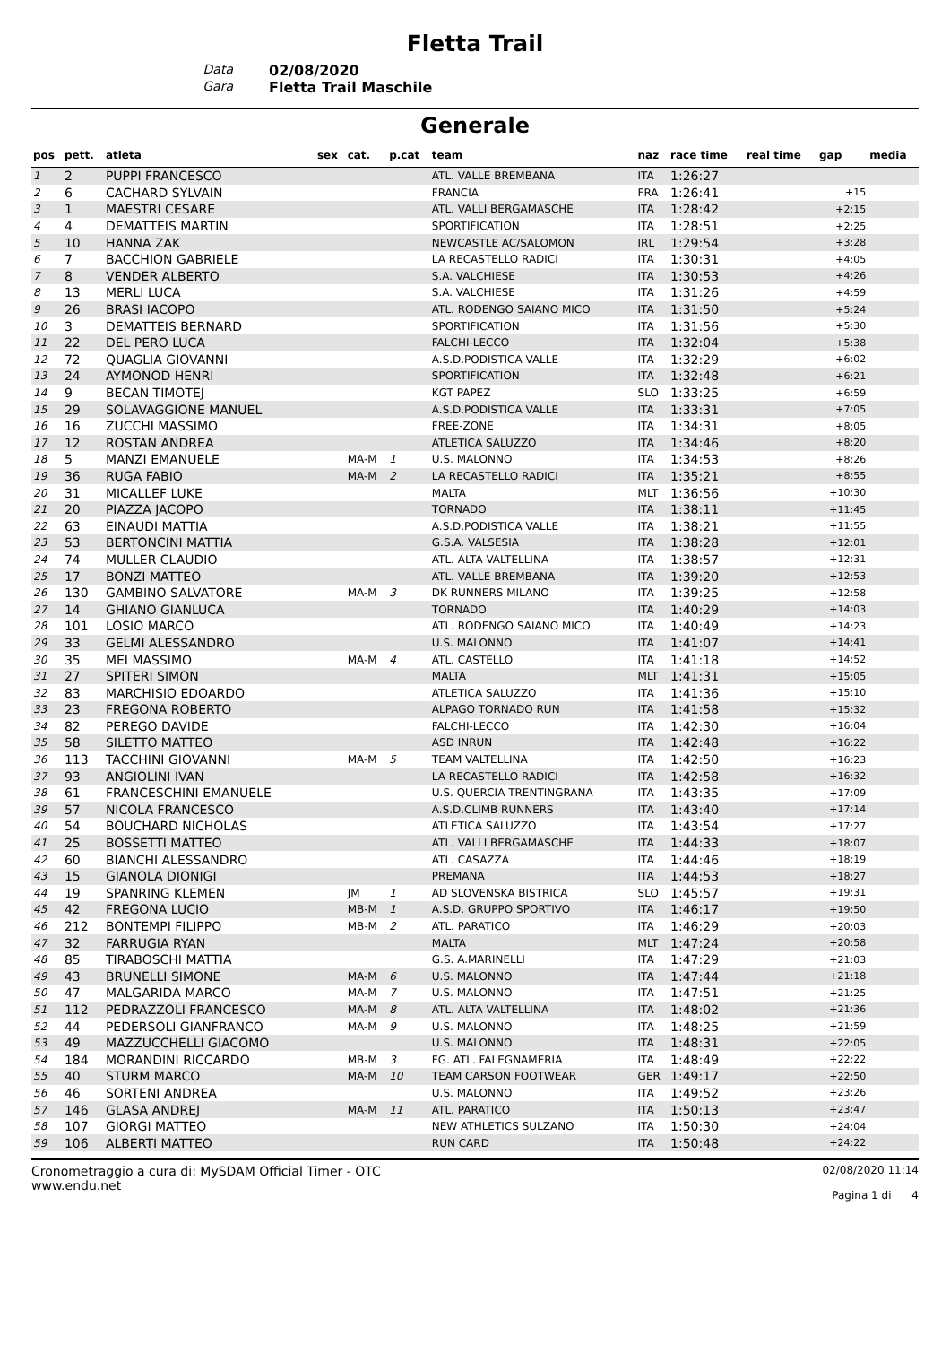Fletta Trail
Data
02/08/2020
Gara
Fletta Trail Maschile
Generale
| pos | pett. | atleta | sex | cat. | p.cat | team | naz | race time | real time | gap | media |
| --- | --- | --- | --- | --- | --- | --- | --- | --- | --- | --- | --- |
| 1 | 2 | PUPPI FRANCESCO | | | | ATL. VALLE BREMBANA | ITA | 1:26:27 | | | |
| 2 | 6 | CACHARD SYLVAIN | | | | FRANCIA | FRA | 1:26:41 | | +15 | |
| 3 | 1 | MAESTRI CESARE | | | | ATL. VALLI BERGAMASCHE | ITA | 1:28:42 | | +2:15 | |
| 4 | 4 | DEMATTEIS MARTIN | | | | SPORTIFICATION | ITA | 1:28:51 | | +2:25 | |
| 5 | 10 | HANNA ZAK | | | | NEWCASTLE AC/SALOMON | IRL | 1:29:54 | | +3:28 | |
| 6 | 7 | BACCHION GABRIELE | | | | LA RECASTELLO RADICI | ITA | 1:30:31 | | +4:05 | |
| 7 | 8 | VENDER ALBERTO | | | | S.A. VALCHIESE | ITA | 1:30:53 | | +4:26 | |
| 8 | 13 | MERLI LUCA | | | | S.A. VALCHIESE | ITA | 1:31:26 | | +4:59 | |
| 9 | 26 | BRASI IACOPO | | | | ATL. RODENGO SAIANO MICO | ITA | 1:31:50 | | +5:24 | |
| 10 | 3 | DEMATTEIS BERNARD | | | | SPORTIFICATION | ITA | 1:31:56 | | +5:30 | |
| 11 | 22 | DEL PERO LUCA | | | | FALCHI-LECCO | ITA | 1:32:04 | | +5:38 | |
| 12 | 72 | QUAGLIA GIOVANNI | | | | A.S.D.PODISTICA VALLE | ITA | 1:32:29 | | +6:02 | |
| 13 | 24 | AYMONOD HENRI | | | | SPORTIFICATION | ITA | 1:32:48 | | +6:21 | |
| 14 | 9 | BECAN TIMOTEJ | | | | KGT PAPEZ | SLO | 1:33:25 | | +6:59 | |
| 15 | 29 | SOLAVAGGIONE MANUEL | | | | A.S.D.PODISTICA VALLE | ITA | 1:33:31 | | +7:05 | |
| 16 | 16 | ZUCCHI MASSIMO | | | | FREE-ZONE | ITA | 1:34:31 | | +8:05 | |
| 17 | 12 | ROSTAN ANDREA | | | | ATLETICA SALUZZO | ITA | 1:34:46 | | +8:20 | |
| 18 | 5 | MANZI EMANUELE | | MA-M | 1 | U.S. MALONNO | ITA | 1:34:53 | | +8:26 | |
| 19 | 36 | RUGA FABIO | | MA-M | 2 | LA RECASTELLO RADICI | ITA | 1:35:21 | | +8:55 | |
| 20 | 31 | MICALLEF LUKE | | | | MALTA | MLT | 1:36:56 | | +10:30 | |
| 21 | 20 | PIAZZA JACOPO | | | | TORNADO | ITA | 1:38:11 | | +11:45 | |
| 22 | 63 | EINAUDI MATTIA | | | | A.S.D.PODISTICA VALLE | ITA | 1:38:21 | | +11:55 | |
| 23 | 53 | BERTONCINI MATTIA | | | | G.S.A. VALSESIA | ITA | 1:38:28 | | +12:01 | |
| 24 | 74 | MULLER CLAUDIO | | | | ATL. ALTA VALTELLINA | ITA | 1:38:57 | | +12:31 | |
| 25 | 17 | BONZI MATTEO | | | | ATL. VALLE BREMBANA | ITA | 1:39:20 | | +12:53 | |
| 26 | 130 | GAMBINO SALVATORE | | MA-M | 3 | DK RUNNERS MILANO | ITA | 1:39:25 | | +12:58 | |
| 27 | 14 | GHIANO GIANLUCA | | | | TORNADO | ITA | 1:40:29 | | +14:03 | |
| 28 | 101 | LOSIO MARCO | | | | ATL. RODENGO SAIANO MICO | ITA | 1:40:49 | | +14:23 | |
| 29 | 33 | GELMI ALESSANDRO | | | | U.S. MALONNO | ITA | 1:41:07 | | +14:41 | |
| 30 | 35 | MEI MASSIMO | | MA-M | 4 | ATL. CASTELLO | ITA | 1:41:18 | | +14:52 | |
| 31 | 27 | SPITERI SIMON | | | | MALTA | MLT | 1:41:31 | | +15:05 | |
| 32 | 83 | MARCHISIO EDOARDO | | | | ATLETICA SALUZZO | ITA | 1:41:36 | | +15:10 | |
| 33 | 23 | FREGONA ROBERTO | | | | ALPAGO TORNADO RUN | ITA | 1:41:58 | | +15:32 | |
| 34 | 82 | PEREGO DAVIDE | | | | FALCHI-LECCO | ITA | 1:42:30 | | +16:04 | |
| 35 | 58 | SILETTO MATTEO | | | | ASD INRUN | ITA | 1:42:48 | | +16:22 | |
| 36 | 113 | TACCHINI GIOVANNI | | MA-M | 5 | TEAM VALTELLINA | ITA | 1:42:50 | | +16:23 | |
| 37 | 93 | ANGIOLINI IVAN | | | | LA RECASTELLO RADICI | ITA | 1:42:58 | | +16:32 | |
| 38 | 61 | FRANCESCHINI EMANUELE | | | | U.S. QUERCIA TRENTINGRANA | ITA | 1:43:35 | | +17:09 | |
| 39 | 57 | NICOLA FRANCESCO | | | | A.S.D.CLIMB RUNNERS | ITA | 1:43:40 | | +17:14 | |
| 40 | 54 | BOUCHARD NICHOLAS | | | | ATLETICA SALUZZO | ITA | 1:43:54 | | +17:27 | |
| 41 | 25 | BOSSETTI MATTEO | | | | ATL. VALLI BERGAMASCHE | ITA | 1:44:33 | | +18:07 | |
| 42 | 60 | BIANCHI ALESSANDRO | | | | ATL. CASAZZA | ITA | 1:44:46 | | +18:19 | |
| 43 | 15 | GIANOLA DIONIGI | | | | PREMANA | ITA | 1:44:53 | | +18:27 | |
| 44 | 19 | SPANRING KLEMEN | | JM | 1 | AD SLOVENSKA BISTRICA | SLO | 1:45:57 | | +19:31 | |
| 45 | 42 | FREGONA LUCIO | | MB-M | 1 | A.S.D. GRUPPO SPORTIVO | ITA | 1:46:17 | | +19:50 | |
| 46 | 212 | BONTEMPI FILIPPO | | MB-M | 2 | ATL. PARATICO | ITA | 1:46:29 | | +20:03 | |
| 47 | 32 | FARRUGIA RYAN | | | | MALTA | MLT | 1:47:24 | | +20:58 | |
| 48 | 85 | TIRABOSCHI MATTIA | | | | G.S. A.MARINELLI | ITA | 1:47:29 | | +21:03 | |
| 49 | 43 | BRUNELLI SIMONE | | MA-M | 6 | U.S. MALONNO | ITA | 1:47:44 | | +21:18 | |
| 50 | 47 | MALGARIDA MARCO | | MA-M | 7 | U.S. MALONNO | ITA | 1:47:51 | | +21:25 | |
| 51 | 112 | PEDRAZZOLI FRANCESCO | | MA-M | 8 | ATL. ALTA VALTELLINA | ITA | 1:48:02 | | +21:36 | |
| 52 | 44 | PEDERSOLI GIANFRANCO | | MA-M | 9 | U.S. MALONNO | ITA | 1:48:25 | | +21:59 | |
| 53 | 49 | MAZZUCCHELLI GIACOMO | | | | U.S. MALONNO | ITA | 1:48:31 | | +22:05 | |
| 54 | 184 | MORANDINI RICCARDO | | MB-M | 3 | FG. ATL. FALEGNAMERIA | ITA | 1:48:49 | | +22:22 | |
| 55 | 40 | STURM MARCO | | MA-M | 10 | TEAM CARSON FOOTWEAR | GER | 1:49:17 | | +22:50 | |
| 56 | 46 | SORTENI ANDREA | | | | U.S. MALONNO | ITA | 1:49:52 | | +23:26 | |
| 57 | 146 | GLASA ANDREJ | | MA-M | 11 | ATL. PARATICO | ITA | 1:50:13 | | +23:47 | |
| 58 | 107 | GIORGI MATTEO | | | | NEW ATHLETICS SULZANO | ITA | 1:50:30 | | +24:04 | |
| 59 | 106 | ALBERTI MATTEO | | | | RUN CARD | ITA | 1:50:48 | | +24:22 | |
Cronometraggio a cura di: MySDAM Official Timer - OTC
www.endu.net
02/08/2020 11:14
Pagina 1 di 4